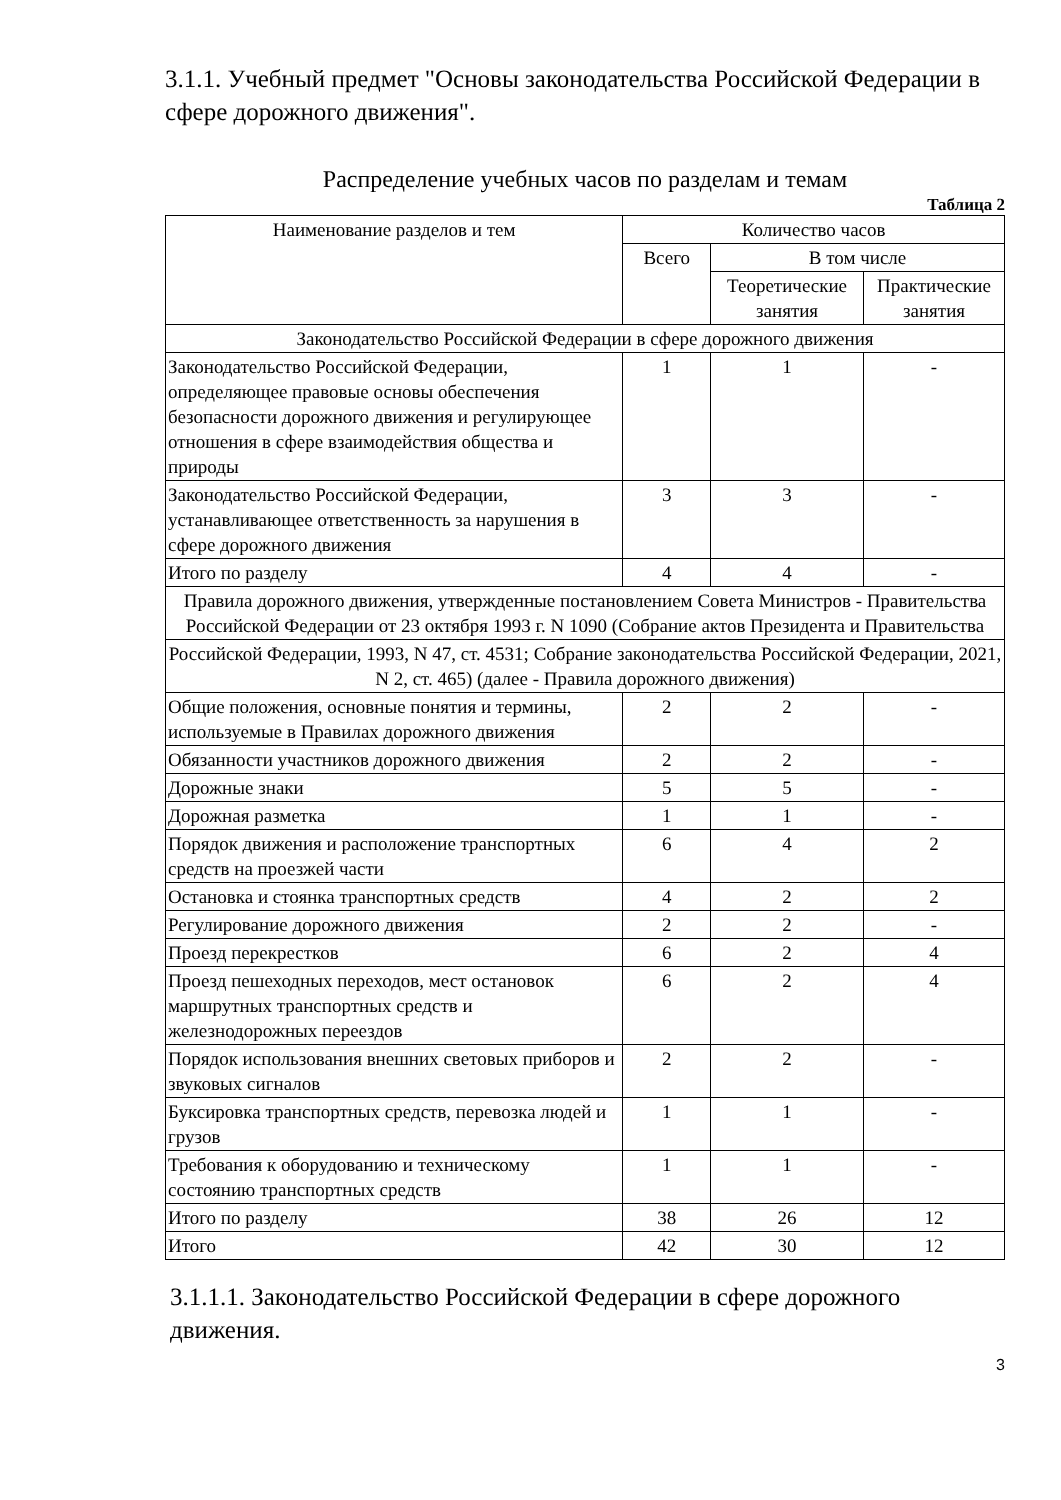3.1.1. Учебный предмет "Основы законодательства Российской Федерации в сфере дорожного движения".
Распределение учебных часов по разделам и темам
Таблица 2
| Наименование разделов и тем | Количество часов | | |
| --- | --- | --- | --- |
| | Всего | В том числе | |
| | | Теоретические занятия | Практические занятия |
| Законодательство Российской Федерации в сфере дорожного движения | | | |
| Законодательство Российской Федерации, определяющее правовые основы обеспечения безопасности дорожного движения и регулирующее отношения в сфере взаимодействия общества и природы | 1 | 1 | - |
| Законодательство Российской Федерации, устанавливающее ответственность за нарушения в сфере дорожного движения | 3 | 3 | - |
| Итого по разделу | 4 | 4 | - |
| Правила дорожного движения, утвержденные постановлением Совета Министров - Правительства Российской Федерации от 23 октября 1993 г. N 1090 (Собрание актов Президента и Правительства | | | |
| Российской Федерации, 1993, N 47, ст. 4531; Собрание законодательства Российской Федерации, 2021, N 2, ст. 465) (далее - Правила дорожного движения) | | | |
| Общие положения, основные понятия и термины, используемые в Правилах дорожного движения | 2 | 2 | - |
| Обязанности участников дорожного движения | 2 | 2 | - |
| Дорожные знаки | 5 | 5 | - |
| Дорожная разметка | 1 | 1 | - |
| Порядок движения и расположение транспортных средств на проезжей части | 6 | 4 | 2 |
| Остановка и стоянка транспортных средств | 4 | 2 | 2 |
| Регулирование дорожного движения | 2 | 2 | - |
| Проезд перекрестков | 6 | 2 | 4 |
| Проезд пешеходных переходов, мест остановок маршрутных транспортных средств и железнодорожных переездов | 6 | 2 | 4 |
| Порядок использования внешних световых приборов и звуковых сигналов | 2 | 2 | - |
| Буксировка транспортных средств, перевозка людей и грузов | 1 | 1 | - |
| Требования к оборудованию и техническому состоянию транспортных средств | 1 | 1 | - |
| Итого по разделу | 38 | 26 | 12 |
| Итого | 42 | 30 | 12 |
3.1.1.1. Законодательство Российской Федерации в сфере дорожного движения.
3